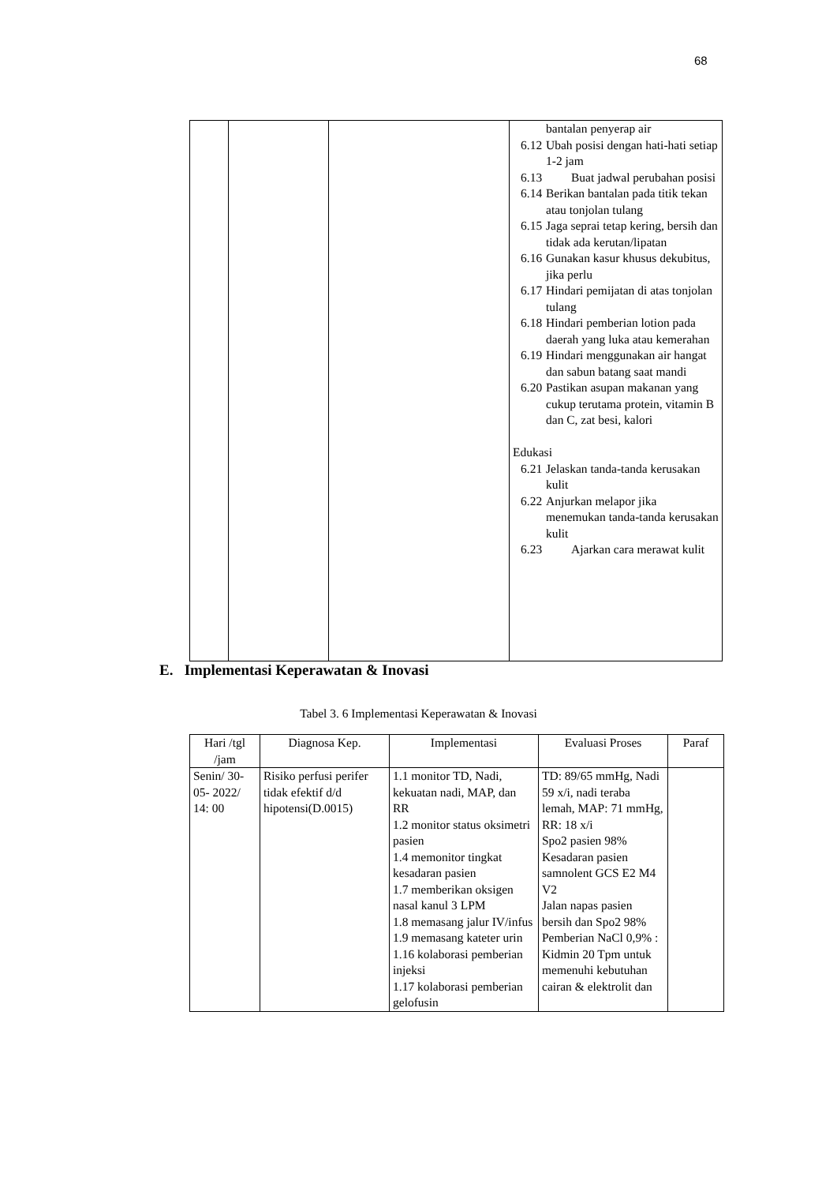68
| | | | bantalan penyerap air 6.12 Ubah posisi dengan hati-hati setiap 1-2 jam 6.13 Buat jadwal perubahan posisi 6.14 Berikan bantalan pada titik tekan atau tonjolan tulang 6.15 Jaga seprai tetap kering, bersih dan tidak ada kerutan/lipatan 6.16 Gunakan kasur khusus dekubitus, jika perlu 6.17 Hindari pemijatan di atas tonjolan tulang 6.18 Hindari pemberian lotion pada daerah yang luka atau kemerahan 6.19 Hindari menggunakan air hangat dan sabun batang saat mandi 6.20 Pastikan asupan makanan yang cukup terutama protein, vitamin B dan C, zat besi, kalori Edukasi 6.21 Jelaskan tanda-tanda kerusakan kulit 6.22 Anjurkan melapor jika menemukan tanda-tanda kerusakan kulit 6.23 Ajarkan cara merawat kulit |
E. Implementasi Keperawatan & Inovasi
Tabel 3. 6 Implementasi Keperawatan & Inovasi
| Hari /tgl /jam | Diagnosa Kep. | Implementasi | Evaluasi Proses | Paraf |
| --- | --- | --- | --- | --- |
| Senin/ 30- 05- 2022/ 14: 00 | Risiko perfusi perifer tidak efektif d/d hipotensi(D.0015) | 1.1 monitor TD, Nadi, kekuatan nadi, MAP, dan RR 1.2 monitor status oksimetri pasien 1.4 memonitor tingkat kesadaran pasien 1.7 memberikan oksigen nasal kanul 3 LPM 1.8 memasang jalur IV/infus 1.9 memasang kateter urin 1.16 kolaborasi pemberian injeksi 1.17 kolaborasi pemberian gelofusin | TD: 89/65 mmHg, Nadi 59 x/i, nadi teraba lemah, MAP: 71 mmHg, RR: 18 x/i Spo2 pasien 98% Kesadaran pasien samnolent GCS E2 M4 V2 Jalan napas pasien bersih dan Spo2 98% Pemberian NaCl 0,9% : Kidmin 20 Tpm untuk memenuhi kebutuhan cairan & elektrolit dan | |